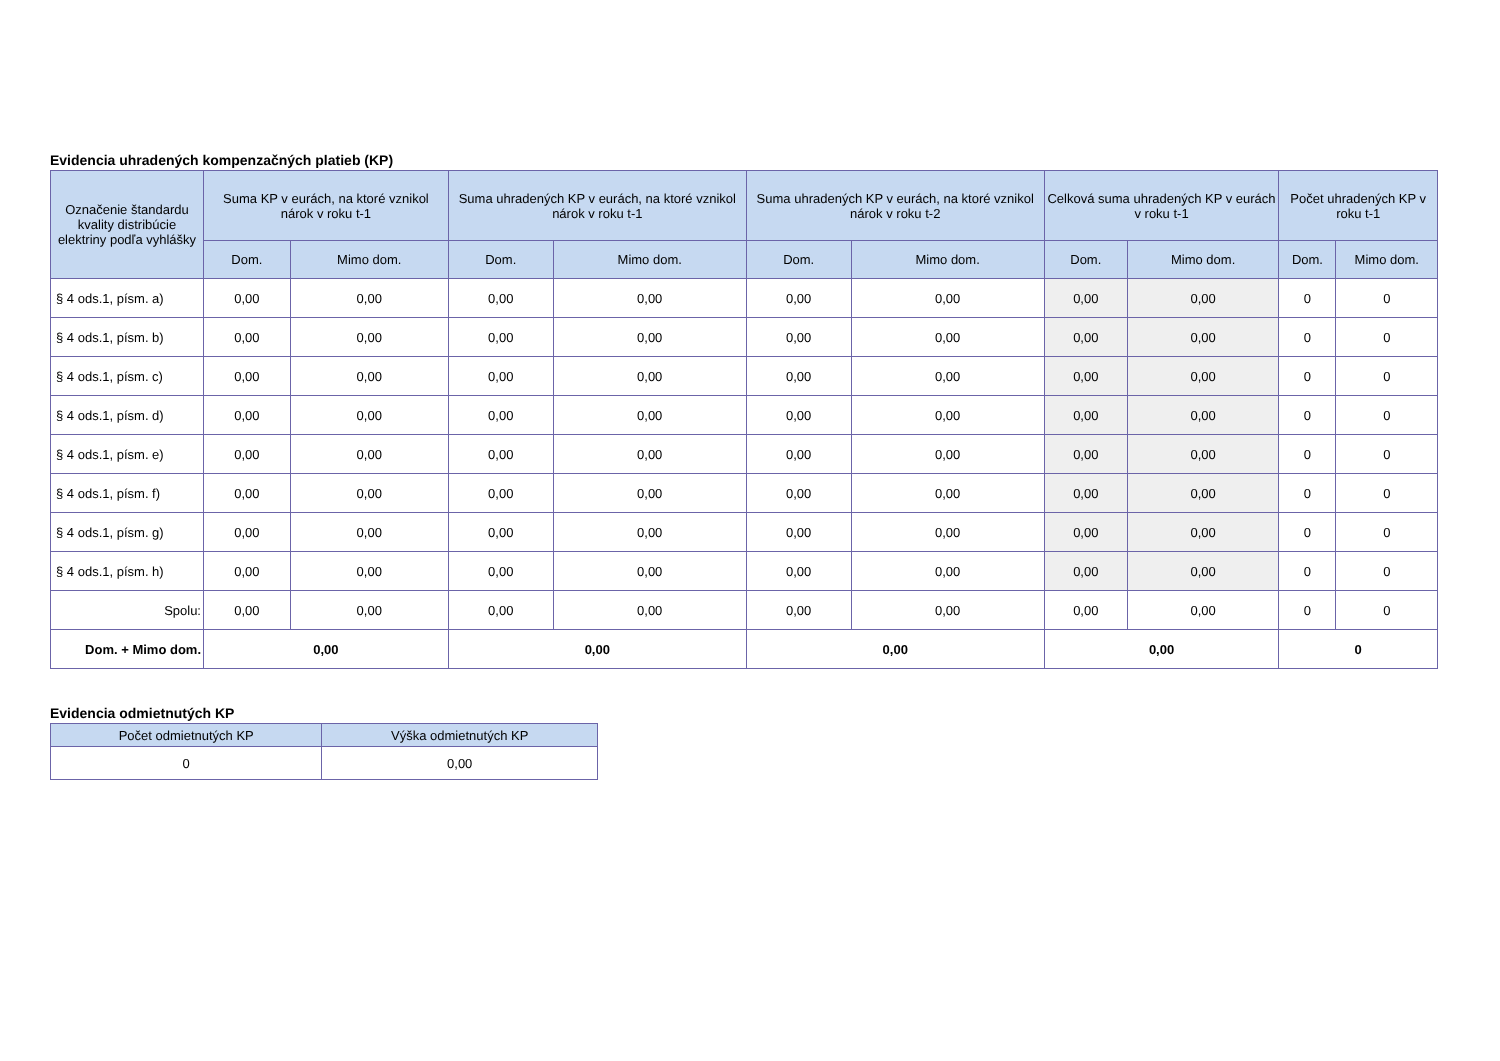Evidencia uhradených kompenzačných platieb (KP)
| Označenie štandardu kvality distribúcie elektriny podľa vyhlášky | Suma KP v eurách, na ktoré vznikol nárok v roku t-1 | | Suma uhradených KP v eurách, na ktoré vznikol nárok v roku t-1 | | Suma uhradených KP v eurách, na ktoré vznikol nárok v roku t-2 | | Celková suma uhradených KP v eurách v roku t-1 | | Počet uhradených KP v roku t-1 | |
| --- | --- | --- | --- | --- | --- | --- | --- | --- | --- | --- |
| | Dom. | Mimo dom. | Dom. | Mimo dom. | Dom. | Mimo dom. | Dom. | Mimo dom. | Dom. | Mimo dom. |
| § 4 ods.1, písm. a) | 0,00 | 0,00 | 0,00 | 0,00 | 0,00 | 0,00 | 0,00 | 0,00 | 0 | 0 |
| § 4 ods.1, písm. b) | 0,00 | 0,00 | 0,00 | 0,00 | 0,00 | 0,00 | 0,00 | 0,00 | 0 | 0 |
| § 4 ods.1, písm. c) | 0,00 | 0,00 | 0,00 | 0,00 | 0,00 | 0,00 | 0,00 | 0,00 | 0 | 0 |
| § 4 ods.1, písm. d) | 0,00 | 0,00 | 0,00 | 0,00 | 0,00 | 0,00 | 0,00 | 0,00 | 0 | 0 |
| § 4 ods.1, písm. e) | 0,00 | 0,00 | 0,00 | 0,00 | 0,00 | 0,00 | 0,00 | 0,00 | 0 | 0 |
| § 4 ods.1, písm. f) | 0,00 | 0,00 | 0,00 | 0,00 | 0,00 | 0,00 | 0,00 | 0,00 | 0 | 0 |
| § 4 ods.1, písm. g) | 0,00 | 0,00 | 0,00 | 0,00 | 0,00 | 0,00 | 0,00 | 0,00 | 0 | 0 |
| § 4 ods.1, písm. h) | 0,00 | 0,00 | 0,00 | 0,00 | 0,00 | 0,00 | 0,00 | 0,00 | 0 | 0 |
| Spolu: | 0,00 | 0,00 | 0,00 | 0,00 | 0,00 | 0,00 | 0,00 | 0,00 | 0 | 0 |
| Dom. + Mimo dom. | 0,00 | | 0,00 | | 0,00 | | 0,00 | | 0 | |
Evidencia odmietnutých KP
| Počet odmietnutých KP | Výška odmietnutých KP |
| --- | --- |
| 0 | 0,00 |